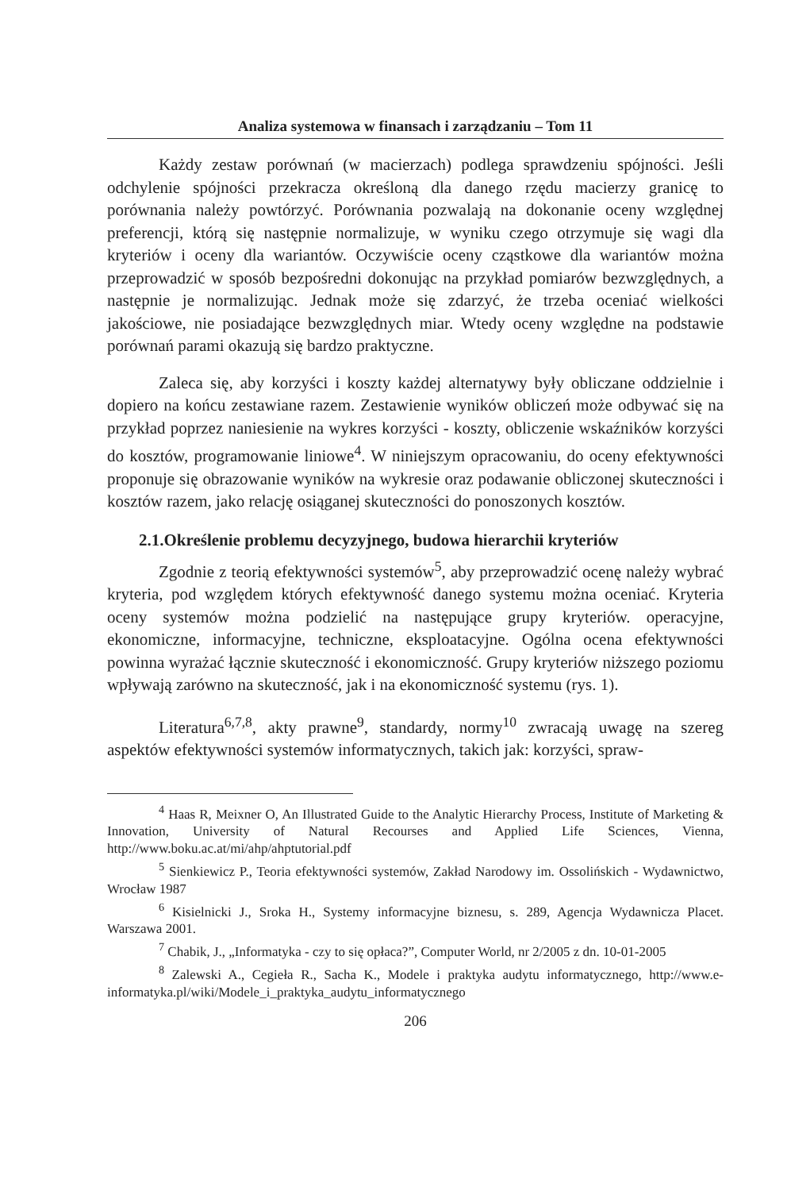Analiza systemowa w finansach i zarządzaniu – Tom 11
Każdy zestaw porównań (w macierzach) podlega sprawdzeniu spójności. Jeśli odchylenie spójności przekracza określoną dla danego rzędu macierzy granicę to porównania należy powtórzyć. Porównania pozwalają na dokonanie oceny względnej preferencji, którą się następnie normalizuje, w wyniku czego otrzymuje się wagi dla kryteriów i oceny dla wariantów. Oczywiście oceny cząstkowe dla wariantów można przeprowadzić w sposób bezpośredni dokonując na przykład pomiarów bezwzględnych, a następnie je normalizując. Jednak może się zdarzyć, że trzeba oceniać wielkości jakościowe, nie posiadające bezwzględnych miar. Wtedy oceny względne na podstawie porównań parami okazują się bardzo praktyczne.
Zaleca się, aby korzyści i koszty każdej alternatywy były obliczane oddzielnie i dopiero na końcu zestawiane razem. Zestawienie wyników obliczeń może odbywać się na przykład poprzez naniesienie na wykres korzyści - koszty, obliczenie wskaźników korzyści do kosztów, programowanie liniowe<sup>4</sup>. W niniejszym opracowaniu, do oceny efektywności proponuje się obrazowanie wyników na wykresie oraz podawanie obliczonej skuteczności i kosztów razem, jako relację osiąganej skuteczności do ponoszonych kosztów.
2.1.Określenie problemu decyzyjnego, budowa hierarchii kryteriów
Zgodnie z teorią efektywności systemów<sup>5</sup>, aby przeprowadzić ocenę należy wybrać kryteria, pod względem których efektywność danego systemu można oceniać. Kryteria oceny systemów można podzielić na następujące grupy kryteriów. operacyjne, ekonomiczne, informacyjne, techniczne, eksploatacyjne. Ogólna ocena efektywności powinna wyrażać łącznie skuteczność i ekonomiczność. Grupy kryteriów niższego poziomu wpływają zarówno na skuteczność, jak i na ekonomiczność systemu (rys. 1).
Literatura<sup>6,7,8</sup>, akty prawne<sup>9</sup>, standardy, normy<sup>10</sup> zwracają uwagę na szereg aspektów efektywności systemów informatycznych, takich jak: korzyści, spraw-
<sup>4</sup> Haas R, Meixner O, An Illustrated Guide to the Analytic Hierarchy Process, Institute of Marketing & Innovation, University of Natural Recourses and Applied Life Sciences, Vienna, http://www.boku.ac.at/mi/ahp/ahptutorial.pdf
<sup>5</sup> Sienkiewicz P., Teoria efektywności systemów, Zakład Narodowy im. Ossolińskich - Wydawnictwo, Wrocław 1987
<sup>6</sup> Kisielnicki J., Sroka H., Systemy informacyjne biznesu, s. 289, Agencja Wydawnicza Placet. Warszawa 2001.
<sup>7</sup> Chabik, J., „Informatyka - czy to się opłaca?”, Computer World, nr 2/2005 z dn. 10-01-2005
<sup>8</sup> Zalewski A., Cegieła R., Sacha K., Modele i praktyka audytu informatycznego, http://www.e-informatyka.pl/wiki/Modele_i_praktyka_audytu_informatycznego
206